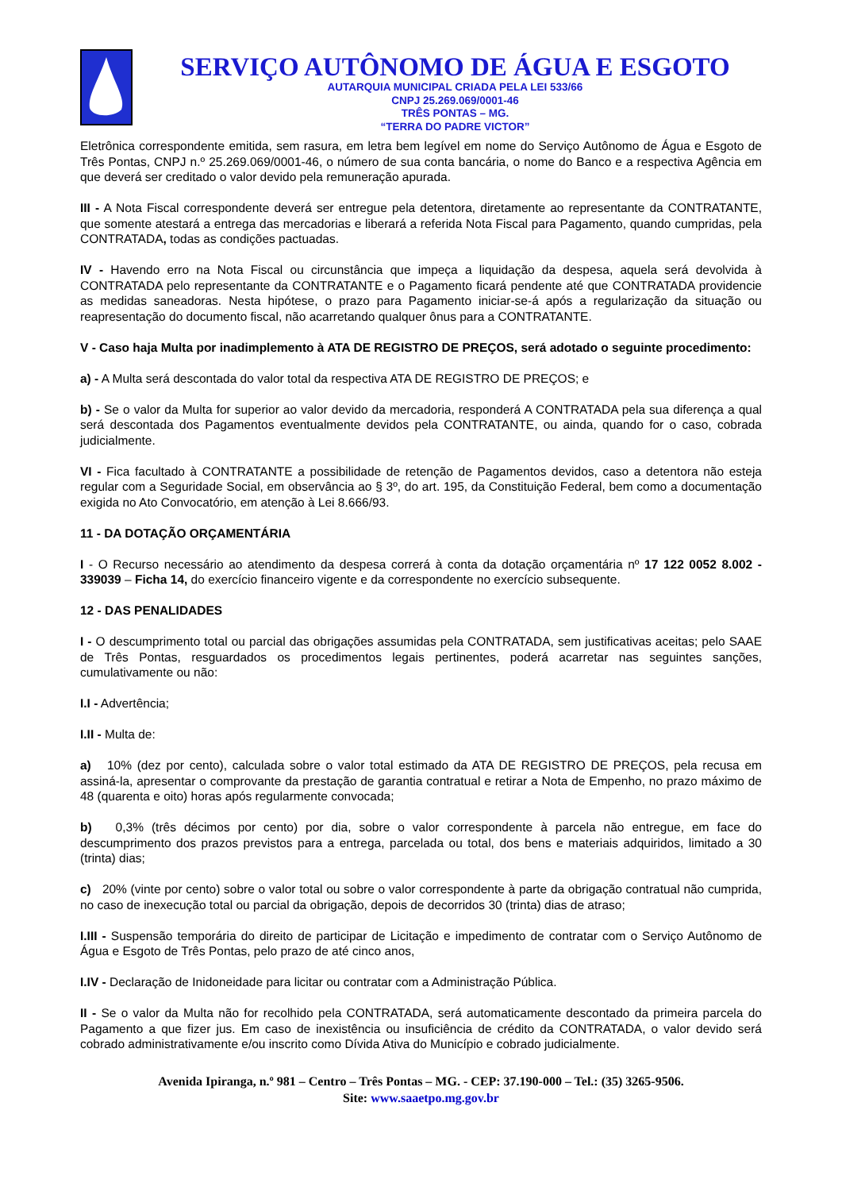SERVIÇO AUTÔNOMO DE ÁGUA E ESGOTO
AUTARQUIA MUNICIPAL CRIADA PELA LEI 533/66
CNPJ 25.269.069/0001-46
TRÊS PONTAS – MG.
“TERRA DO PADRE VICTOR”
Eletrônica correspondente emitida, sem rasura, em letra bem legível em nome do Serviço Autônomo de Água e Esgoto de Três Pontas, CNPJ n.º 25.269.069/0001-46, o número de sua conta bancária, o nome do Banco e a respectiva Agência em que deverá ser creditado o valor devido pela remuneração apurada.
III - A Nota Fiscal correspondente deverá ser entregue pela detentora, diretamente ao representante da CONTRATANTE, que somente atestará a entrega das mercadorias e liberará a referida Nota Fiscal para Pagamento, quando cumpridas, pela CONTRATADA, todas as condições pactuadas.
IV - Havendo erro na Nota Fiscal ou circunstância que impeça a liquidação da despesa, aquela será devolvida à CONTRATADA pelo representante da CONTRATANTE e o Pagamento ficará pendente até que CONTRATADA providencie as medidas saneadoras. Nesta hipótese, o prazo para Pagamento iniciar-se-á após a regularização da situação ou reapresentação do documento fiscal, não acarretando qualquer ônus para a CONTRATANTE.
V - Caso haja Multa por inadimplemento à ATA DE REGISTRO DE PREÇOS, será adotado o seguinte procedimento:
a) - A Multa será descontada do valor total da respectiva ATA DE REGISTRO DE PREÇOS; e
b) - Se o valor da Multa for superior ao valor devido da mercadoria, responderá A CONTRATADA pela sua diferença a qual será descontada dos Pagamentos eventualmente devidos pela CONTRATANTE, ou ainda, quando for o caso, cobrada judicialmente.
VI - Fica facultado à CONTRATANTE a possibilidade de retenção de Pagamentos devidos, caso a detentora não esteja regular com a Seguridade Social, em observância ao § 3º, do art. 195, da Constituição Federal, bem como a documentação exigida no Ato Convocatório, em atenção à Lei 8.666/93.
11 - DA DOTAÇÃO ORÇAMENTÁRIA
I - O Recurso necessário ao atendimento da despesa correrá à conta da dotação orçamentária nº 17 122 0052 8.002 - 339039 – Ficha 14, do exercício financeiro vigente e da correspondente no exercício subsequente.
12 - DAS PENALIDADES
I - O descumprimento total ou parcial das obrigações assumidas pela CONTRATADA, sem justificativas aceitas; pelo SAAE de Três Pontas, resguardados os procedimentos legais pertinentes, poderá acarretar nas seguintes sanções, cumulativamente ou não:
I.I - Advertência;
I.II - Multa de:
a) 10% (dez por cento), calculada sobre o valor total estimado da ATA DE REGISTRO DE PREÇOS, pela recusa em assiná-la, apresentar o comprovante da prestação de garantia contratual e retirar a Nota de Empenho, no prazo máximo de 48 (quarenta e oito) horas após regularmente convocada;
b) 0,3% (três décimos por cento) por dia, sobre o valor correspondente à parcela não entregue, em face do descumprimento dos prazos previstos para a entrega, parcelada ou total, dos bens e materiais adquiridos, limitado a 30 (trinta) dias;
c) 20% (vinte por cento) sobre o valor total ou sobre o valor correspondente à parte da obrigação contratual não cumprida, no caso de inexecução total ou parcial da obrigação, depois de decorridos 30 (trinta) dias de atraso;
I.III - Suspensão temporária do direito de participar de Licitação e impedimento de contratar com o Serviço Autônomo de Água e Esgoto de Três Pontas, pelo prazo de até cinco anos,
I.IV - Declaração de Inidoneidade para licitar ou contratar com a Administração Pública.
II - Se o valor da Multa não for recolhido pela CONTRATADA, será automaticamente descontado da primeira parcela do Pagamento a que fizer jus. Em caso de inexistência ou insuficiência de crédito da CONTRATADA, o valor devido será cobrado administrativamente e/ou inscrito como Dívida Ativa do Município e cobrado judicialmente.
Avenida Ipiranga, n.º 981 – Centro – Três Pontas – MG. - CEP: 37.190-000 – Tel.: (35) 3265-9506.
Site: www.saaetpo.mg.gov.br